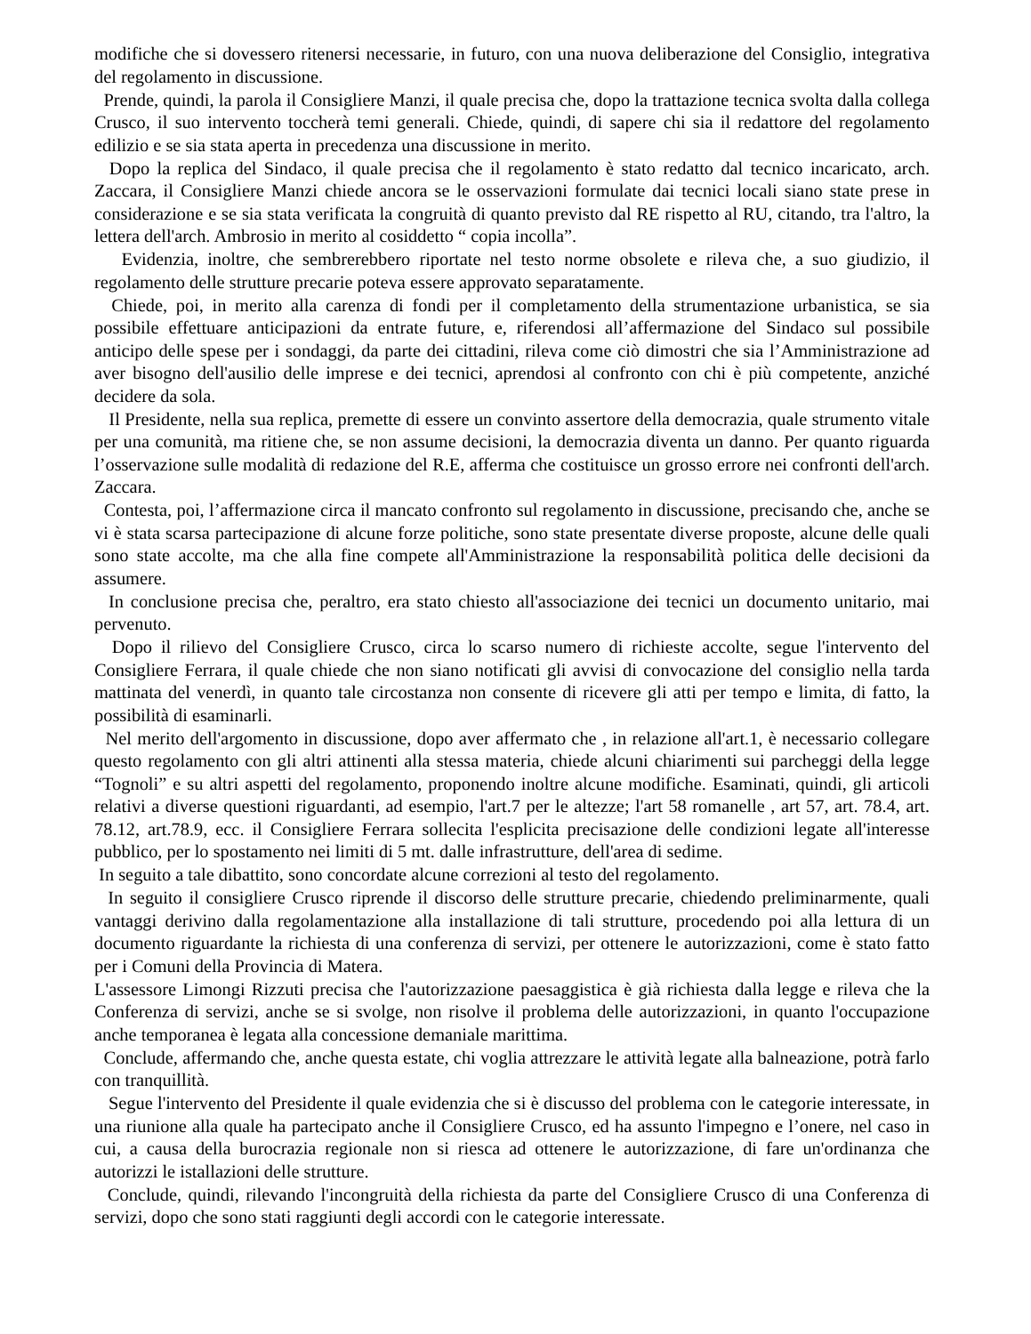modifiche che si dovessero ritenersi necessarie, in futuro, con una nuova deliberazione del Consiglio, integrativa del regolamento in discussione.
Prende, quindi, la parola il Consigliere Manzi, il quale precisa che, dopo la trattazione tecnica svolta dalla collega Crusco, il suo intervento toccherà temi generali. Chiede, quindi, di sapere chi sia il redattore del regolamento edilizio e se sia stata aperta in precedenza una discussione in merito.
Dopo la replica del Sindaco, il quale precisa che il regolamento è stato redatto dal tecnico incaricato, arch. Zaccara, il Consigliere Manzi chiede ancora se le osservazioni formulate dai tecnici locali siano state prese in considerazione e se sia stata verificata la congruità di quanto previsto dal RE rispetto al RU, citando, tra l'altro, la lettera dell'arch. Ambrosio in merito al cosiddetto “ copia incolla”.
Evidenzia, inoltre, che sembrerebbero riportate nel testo norme obsolete e rileva che, a suo giudizio, il regolamento delle strutture precarie poteva essere approvato separatamente.
Chiede, poi, in merito alla carenza di fondi per il completamento della strumentazione urbanistica, se sia possibile effettuare anticipazioni da entrate future, e, riferendosi all’affermazione del Sindaco sul possibile anticipo delle spese per i sondaggi, da parte dei cittadini, rileva come ciò dimostri che sia l’Amministrazione ad aver bisogno dell'ausilio delle imprese e dei tecnici, aprendosi al confronto con chi è più competente, anziché decidere da sola.
Il Presidente, nella sua replica, premette di essere un convinto assertore della democrazia, quale strumento vitale per una comunità, ma ritiene che, se non assume decisioni, la democrazia diventa un danno. Per quanto riguarda l’osservazione sulle modalità di redazione del R.E, afferma che costituisce un grosso errore nei confronti dell'arch. Zaccara.
Contesta, poi, l’affermazione circa il mancato confronto sul regolamento in discussione, precisando che, anche se vi è stata scarsa partecipazione di alcune forze politiche, sono state presentate diverse proposte, alcune delle quali sono state accolte, ma che alla fine compete all'Amministrazione la responsabilità politica delle decisioni da assumere.
In conclusione precisa che, peraltro, era stato chiesto all'associazione dei tecnici un documento unitario, mai pervenuto.
Dopo il rilievo del Consigliere Crusco, circa lo scarso numero di richieste accolte, segue l'intervento del Consigliere Ferrara, il quale chiede che non siano notificati gli avvisi di convocazione del consiglio nella tarda mattinata del venerdì, in quanto tale circostanza non consente di ricevere gli atti per tempo e limita, di fatto, la possibilità di esaminarli.
Nel merito dell'argomento in discussione, dopo aver affermato che , in relazione all'art.1, è necessario collegare questo regolamento con gli altri attinenti alla stessa materia, chiede alcuni chiarimenti sui parcheggi della legge “Tognoli” e su altri aspetti del regolamento, proponendo inoltre alcune modifiche. Esaminati, quindi, gli articoli relativi a diverse questioni riguardanti, ad esempio, l'art.7 per le altezze; l'art 58 romanelle , art 57, art. 78.4, art. 78.12, art.78.9, ecc. il Consigliere Ferrara sollecita l'esplicita precisazione delle condizioni legate all'interesse pubblico, per lo spostamento nei limiti di 5 mt. dalle infrastrutture, dell'area di sedime.
In seguito a tale dibattito, sono concordate alcune correzioni al testo del regolamento.
In seguito il consigliere Crusco riprende il discorso delle strutture precarie, chiedendo preliminarmente, quali vantaggi derivino dalla regolamentazione alla installazione di tali strutture, procedendo poi alla lettura di un documento riguardante la richiesta di una conferenza di servizi, per ottenere le autorizzazioni, come è stato fatto per i Comuni della Provincia di Matera.
L'assessore Limongi Rizzuti precisa che l'autorizzazione paesaggistica è già richiesta dalla legge e rileva che la Conferenza di servizi, anche se si svolge, non risolve il problema delle autorizzazioni, in quanto l'occupazione anche temporanea è legata alla concessione demaniale marittima.
Conclude, affermando che, anche questa estate, chi voglia attrezzare le attività legate alla balneazione, potrà farlo con tranquillità.
Segue l'intervento del Presidente il quale evidenzia che si è discusso del problema con le categorie interessate, in una riunione alla quale ha partecipato anche il Consigliere Crusco, ed ha assunto l'impegno e l’onere, nel caso in cui, a causa della burocrazia regionale non si riesca ad ottenere le autorizzazione, di fare un'ordinanza che autorizzi le istallazioni delle strutture.
Conclude, quindi, rilevando l'incongruità della richiesta da parte del Consigliere Crusco di una Conferenza di servizi, dopo che sono stati raggiunti degli accordi con le categorie interessate.